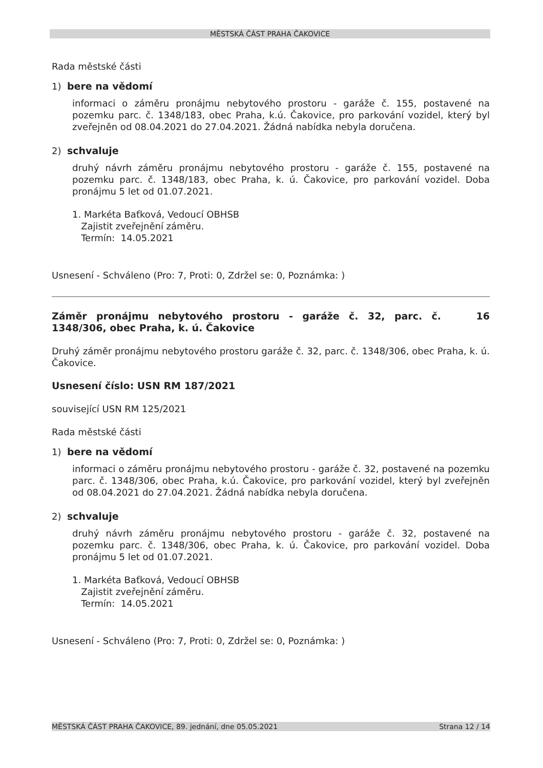MĚSTSKÁ ČÁST PRAHA ČAKOVICE
Rada městské části
1) bere na vědomí
informaci o záměru pronájmu nebytového prostoru - garáže č. 155, postavené na pozemku parc. č. 1348/183, obec Praha, k.ú. Čakovice, pro parkování vozidel, který byl zveřejněn od 08.04.2021 do 27.04.2021. Žádná nabídka nebyla doručena.
2) schvaluje
druhý návrh záměru pronájmu nebytového prostoru - garáže č. 155, postavené na pozemku parc. č. 1348/183, obec Praha, k. ú. Čakovice, pro parkování vozidel. Doba pronájmu 5 let od 01.07.2021.
1. Markéta Baťková, Vedoucí OBHSB
Zajistit zveřejnění záměru.
Termín: 14.05.2021
Usnesení - Schváleno (Pro: 7, Proti: 0, Zdržel se: 0, Poznámka: )
Záměr pronájmu nebytového prostoru - garáže č. 32, parc. č. 1348/306, obec Praha, k. ú. Čakovice
16
Druhý záměr pronájmu nebytového prostoru garáže č. 32, parc. č. 1348/306, obec Praha, k. ú. Čakovice.
Usnesení číslo: USN RM 187/2021
související USN RM 125/2021
Rada městské části
1) bere na vědomí
informaci o záměru pronájmu nebytového prostoru - garáže č. 32, postavené na pozemku parc. č. 1348/306, obec Praha, k.ú. Čakovice, pro parkování vozidel, který byl zveřejněn od 08.04.2021 do 27.04.2021. Žádná nabídka nebyla doručena.
2) schvaluje
druhý návrh záměru pronájmu nebytového prostoru - garáže č. 32, postavené na pozemku parc. č. 1348/306, obec Praha, k. ú. Čakovice, pro parkování vozidel. Doba pronájmu 5 let od 01.07.2021.
1. Markéta Baťková, Vedoucí OBHSB
Zajistit zveřejnění záměru.
Termín: 14.05.2021
Usnesení - Schváleno (Pro: 7, Proti: 0, Zdržel se: 0, Poznámka: )
MĚSTSKÁ ČÁST PRAHA ČAKOVICE, 89. jednání, dne 05.05.2021 Strana 12 / 14